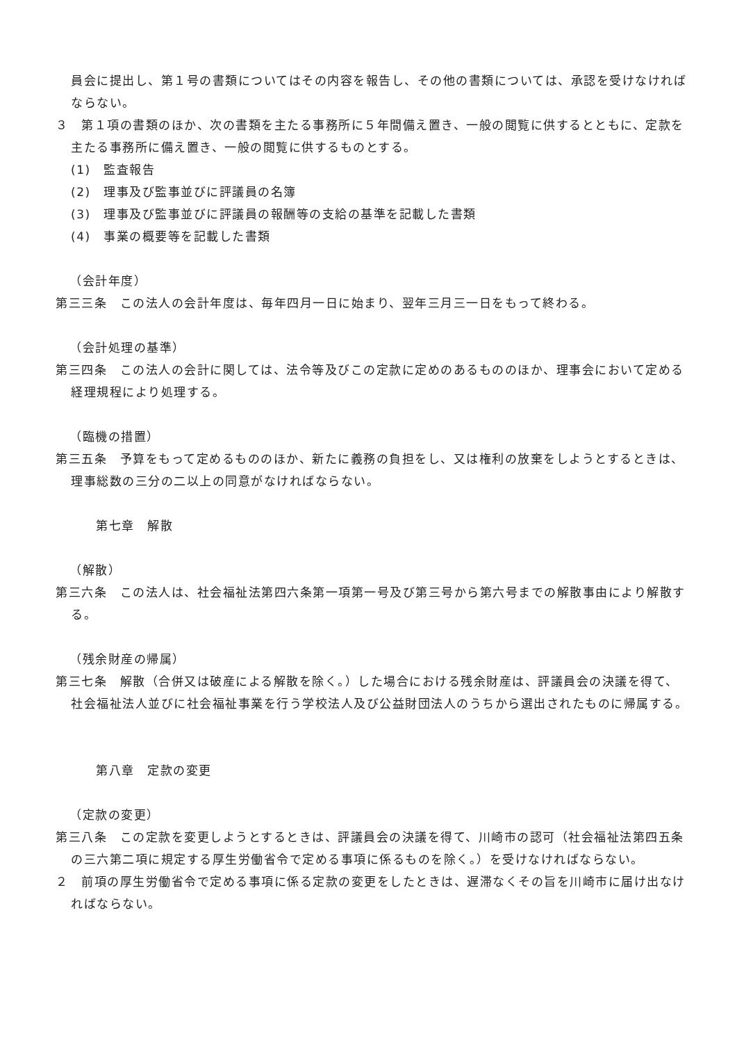員会に提出し、第１号の書類についてはその内容を報告し、その他の書類については、承認を受けなければならない。
３　第１項の書類のほか、次の書類を主たる事務所に５年間備え置き、一般の閲覧に供するとともに、定款を主たる事務所に備え置き、一般の閲覧に供するものとする。
(1)　監査報告
(2)　理事及び監事並びに評議員の名簿
(3)　理事及び監事並びに評議員の報酬等の支給の基準を記載した書類
(4)　事業の概要等を記載した書類
（会計年度）
第三三条　この法人の会計年度は、毎年四月一日に始まり、翌年三月三一日をもって終わる。
（会計処理の基準）
第三四条　この法人の会計に関しては、法令等及びこの定款に定めのあるもののほか、理事会において定める経理規程により処理する。
（臨機の措置）
第三五条　予算をもって定めるもののほか、新たに義務の負担をし、又は権利の放棄をしようとするときは、理事総数の三分の二以上の同意がなければならない。
第七章　解散
（解散）
第三六条　この法人は、社会福祉法第四六条第一項第一号及び第三号から第六号までの解散事由により解散する。
（残余財産の帰属）
第三七条　解散（合併又は破産による解散を除く。）した場合における残余財産は、評議員会の決議を得て、社会福祉法人並びに社会福祉事業を行う学校法人及び公益財団法人のうちから選出されたものに帰属する。
第八章　定款の変更
（定款の変更）
第三八条　この定款を変更しようとするときは、評議員会の決議を得て、川崎市の認可（社会福祉法第四五条の三六第二項に規定する厚生労働省令で定める事項に係るものを除く。）を受けなければならない。
２　前項の厚生労働省令で定める事項に係る定款の変更をしたときは、遅滞なくその旨を川崎市に届け出なければならない。